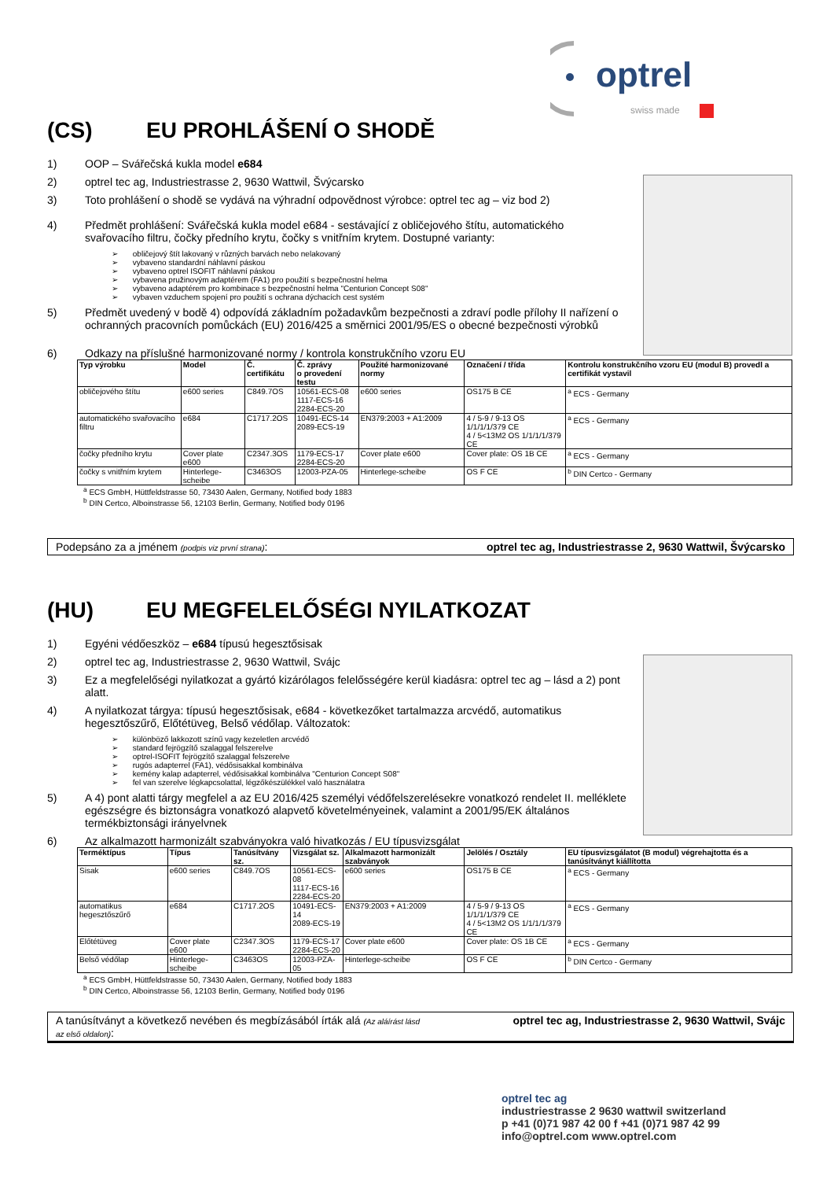optrel
swiss made
(CS) EU PROHLÁŠENÍ O SHODĚ
1) OOP – Svářečská kukla model e684
2) optrel tec ag, Industriestrasse 2, 9630 Wattwil, Švýcarsko
3) Toto prohlášení o shodě se vydává na výhradní odpovědnost výrobce: optrel tec ag – viz bod 2)
4) Předmět prohlášení: Svářečská kukla model e684 - sestávající z obličejového štítu, automatického svařovacího filtru, čočky předního krytu, čočky s vnitřním krytem. Dostupné varianty:
obličejový štít lakovaný v různých barvách nebo nelakovaný
vybaveno standardní náhlavní páskou
vybaveno optrel ISOFIT náhlavní páskou
vybavena pružinovým adaptérem (FA1) pro použití s bezpečnostní helma
vybaveno adaptérem pro kombinace s bezpečnostní helma "Centurion Concept S08"
vybaven vzduchem spojení pro použití s ochrana dýchacích cest systém
5) Předmět uvedený v bodě 4) odpovídá základním požadavkům bezpečnosti a zdraví podle přílohy II nařízení o ochranných pracovních pomůckách (EU) 2016/425 a směrnici 2001/95/ES o obecné bezpečnosti výrobků
6) Odkazy na příslušné harmonizované normy / kontrola konstrukčního vzoru EU
| Typ výrobku | Model | Č. certifikátu | Č. zprávy o provedení testu | Použité harmonizované normy | Označení / třída | Kontrolu konstrukčního vzoru EU (modul B) provedl a certifikát vystavil |
| --- | --- | --- | --- | --- | --- | --- |
| obličejového štítu | e600 series | C849.7OS | 10561-ECS-08 1117-ECS-16 2284-ECS-20 | e600 series | OS175 B CE | <sup>a</sup> ECS - Germany |
| automatického svařovacího filtru | e684 | C1717.2OS | 10491-ECS-14 2089-ECS-19 | EN379:2003 + A1:2009 | 4 / 5-9 / 9-13 OS 1/1/1/1/379 CE 4 / 5<13M2 OS 1/1/1/1/379 CE | <sup>a</sup> ECS - Germany |
| čočky předního krytu | Cover plate e600 | C2347.3OS | 1179-ECS-17 2284-ECS-20 | Cover plate e600 | Cover plate: OS 1B CE | <sup>a</sup> ECS - Germany |
| čočky s vnitřním krytem | Hinterlege-scheibe | C3463OS | 12003-PZA-05 | Hinterlege-scheibe | OS F CE | <sup>b</sup> DIN Certco - Germany |
<sup>a</sup> ECS GmbH, Hüttfeldstrasse 50, 73430 Aalen, Germany, Notified body 1883
<sup>b</sup> DIN Certco, Alboinstrasse 56, 12103 Berlin, Germany, Notified body 0196
Podepsáno za a jménem (podpis viz první strana): optrel tec ag, Industriestrasse 2, 9630 Wattwil, Švýcarsko
(HU) EU MEGFELELŐSÉGI NYILATKOZAT
1) Egyéni védőeszköz – e684 típusú hegesztősisak
2) optrel tec ag, Industriestrasse 2, 9630 Wattwil, Svájc
3) Ez a megfelelőségi nyilatkozat a gyártó kizárólagos felelősségére kerül kiadásra: optrel tec ag – lásd a 2) pont alatt.
4) A nyilatkozat tárgya: típusú hegesztősisak, e684 - következőket tartalmazza arcvédő, automatikus hegesztőszűrő, Előtétüveg, Belső védőlap. Változatok:
különböző lakkozott színű vagy kezeletlen arcvédő
standard fejrögzítő szalaggal felszerelve
optrel-ISOFIT fejrögzítő szalaggal felszerelve
rugós adapterrel (FA1), védősisakkal kombinálva
kemény kalap adapterrel, védősisakkal kombinálva "Centurion Concept S08"
fel van szerelve légkapcsolattal, légzőkészülékkel való használatra
5) A 4) pont alatti tárgy megfelel a az EU 2016/425 személyi védőfelszerelésekre vonatkozó rendelet II. melléklete egészségre és biztonságra vonatkozó alapvető követelményeinek, valamint a 2001/95/EK általános termékbiztonsági irányelvnek
6) Az alkalmazott harmonizált szabványokra való hivatkozás / EU típusvizsgálat
| Terméktípus | Típus | Tanúsítvány sz. | Vizsgálat sz. | Alkalmazott harmonizált szabványok | Jelölés / Osztály | EU típusvizsgálatot (B modul) végrehajtotta és a tanúsítványt kiállította |
| --- | --- | --- | --- | --- | --- | --- |
| Sisak | e600 series | C849.7OS | 10561-ECS-08 1117-ECS-16 2284-ECS-20 | e600 series | OS175 B CE | <sup>a</sup> ECS - Germany |
| automatikus hegesztőszűrő | e684 | C1717.2OS | 10491-ECS-14 2089-ECS-19 | EN379:2003 + A1:2009 | 4 / 5-9 / 9-13 OS 1/1/1/1/379 CE 4 / 5<13M2 OS 1/1/1/1/379 CE | <sup>a</sup> ECS - Germany |
| Előtétüveg | Cover plate e600 | C2347.3OS | 1179-ECS-17 2284-ECS-20 | Cover plate e600 | Cover plate: OS 1B CE | <sup>a</sup> ECS - Germany |
| Belső védőlap | Hinterlege-scheibe | C3463OS | 12003-PZA-05 | Hinterlege-scheibe | OS F CE | <sup>b</sup> DIN Certco - Germany |
<sup>a</sup> ECS GmbH, Hüttfeldstrasse 50, 73430 Aalen, Germany, Notified body 1883
<sup>b</sup> DIN Certco, Alboinstrasse 56, 12103 Berlin, Germany, Notified body 0196
A tanúsítványt a következő nevében és megbízásából írták alá (Az aláírást lásd az első oldalon): optrel tec ag, Industriestrasse 2, 9630 Wattwil, Svájc
optrel tec ag
industriestrasse 2 9630 wattwil switzerland
p +41 (0)71 987 42 00 f +41 (0)71 987 42 99
info@optrel.com www.optrel.com